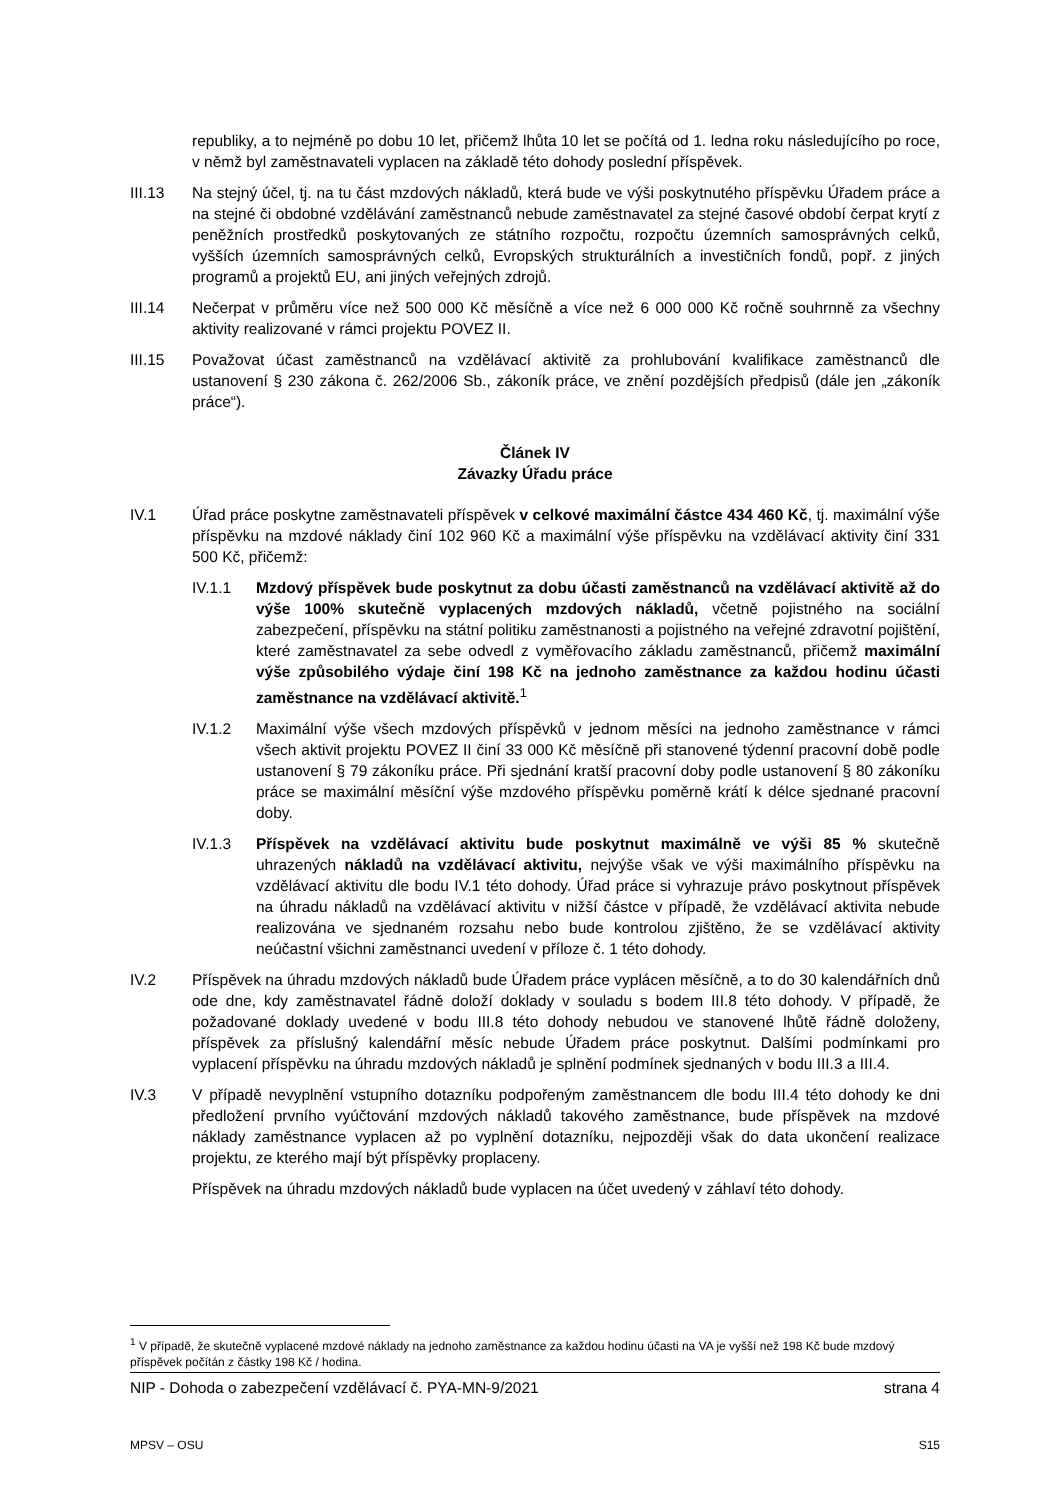republiky, a to nejméně po dobu 10 let, přičemž lhůta 10 let se počítá od 1. ledna roku následujícího po roce, v němž byl zaměstnavateli vyplacen na základě této dohody poslední příspěvek.
III.13 Na stejný účel, tj. na tu část mzdových nákladů, která bude ve výši poskytnutého příspěvku Úřadem práce a na stejné či obdobné vzdělávání zaměstnanců nebude zaměstnavatel za stejné časové období čerpat krytí z peněžních prostředků poskytovaných ze státního rozpočtu, rozpočtu územních samosprávných celků, vyšších územních samosprávných celků, Evropských strukturálních a investičních fondů, popř. z jiných programů a projektů EU, ani jiných veřejných zdrojů.
III.14 Nečerpat v průměru více než 500 000 Kč měsíčně a více než 6 000 000 Kč ročně souhrnně za všechny aktivity realizované v rámci projektu POVEZ II.
III.15 Považovat účast zaměstnanců na vzdělávací aktivitě za prohlubování kvalifikace zaměstnanců dle ustanovení § 230 zákona č. 262/2006 Sb., zákoník práce, ve znění pozdějších předpisů (dále jen „zákoník práce“).
Článek IV
Závazky Úřadu práce
IV.1 Úřad práce poskytne zaměstnavateli příspěvek v celkové maximální částce 434 460 Kč, tj. maximální výše příspěvku na mzdové náklady činí 102 960 Kč a maximální výše příspěvku na vzdělávací aktivity činí 331 500 Kč, přičemž:
IV.1.1 Mzdový příspěvek bude poskytnut za dobu účasti zaměstnanců na vzdělávací aktivitě až do výše 100% skutečně vyplacených mzdových nákladů, včetně pojistného na sociální zabezpečení, příspěvku na státní politiku zaměstnanosti a pojistného na veřejné zdravotní pojištění, které zaměstnavatel za sebe odvedl z vyměřovacího základu zaměstnanců, přičemž maximální výše způsobilého výdaje činí 198 Kč na jednoho zaměstnance za každou hodinu účasti zaměstnance na vzdělávací aktivitě.<sup>1</sup>
IV.1.2 Maximální výše všech mzdových příspěvků v jednom měsíci na jednoho zaměstnance v rámci všech aktivit projektu POVEZ II činí 33 000 Kč měsíčně při stanovené týdenní pracovní době podle ustanovení § 79 zákoníku práce. Při sjednání kratší pracovní doby podle ustanovení § 80 zákoníku práce se maximální měsíční výše mzdového příspěvku poměrně krátí k délce sjednané pracovní doby.
IV.1.3 Příspěvek na vzdělávací aktivitu bude poskytnut maximálně ve výši 85 % skutečně uhrazených nákladů na vzdělávací aktivitu, nejvýše však ve výši maximálního příspěvku na vzdělávací aktivitu dle bodu IV.1 této dohody. Úřad práce si vyhrazuje právo poskytnout příspěvek na úhradu nákladů na vzdělávací aktivitu v nižší částce v případě, že vzdělávací aktivita nebude realizována ve sjednaném rozsahu nebo bude kontrolou zjištěno, že se vzdělávací aktivity neúčastní všichni zaměstnanci uvedení v příloze č. 1 této dohody.
IV.2 Příspěvek na úhradu mzdových nákladů bude Úřadem práce vyplácen měsíčně, a to do 30 kalendářních dnů ode dne, kdy zaměstnavatel řádně doloží doklady v souladu s bodem III.8 této dohody. V případě, že požadované doklady uvedené v bodu III.8 této dohody nebudou ve stanovené lhůtě řádně doloženy, příspěvek za příslušný kalendářní měsíc nebude Úřadem práce poskytnut. Dalšími podmínkami pro vyplacení příspěvku na úhradu mzdových nákladů je splnění podmínek sjednaných v bodu III.3 a III.4.
IV.3 V případě nevyplnění vstupního dotazníku podpořeným zaměstnancem dle bodu III.4 této dohody ke dni předložení prvního vyúčtování mzdových nákladů takového zaměstnance, bude příspěvek na mzdové náklady zaměstnance vyplacen až po vyplnění dotazníku, nejpozději však do data ukončení realizace projektu, ze kterého mají být příspěvky proplaceny.
Příspěvek na úhradu mzdových nákladů bude vyplacen na účet uvedený v záhlaví této dohody.
<sup>1</sup> V případě, že skutečně vyplacené mzdové náklady na jednoho zaměstnance za každou hodinu účasti na VA je vyšší než 198 Kč bude mzdový příspěvek počítán z částky 198 Kč / hodina.
NIP - Dohoda o zabezpečení vzdělávací č. PYA-MN-9/2021 strana 4
MPSV – OSU S15